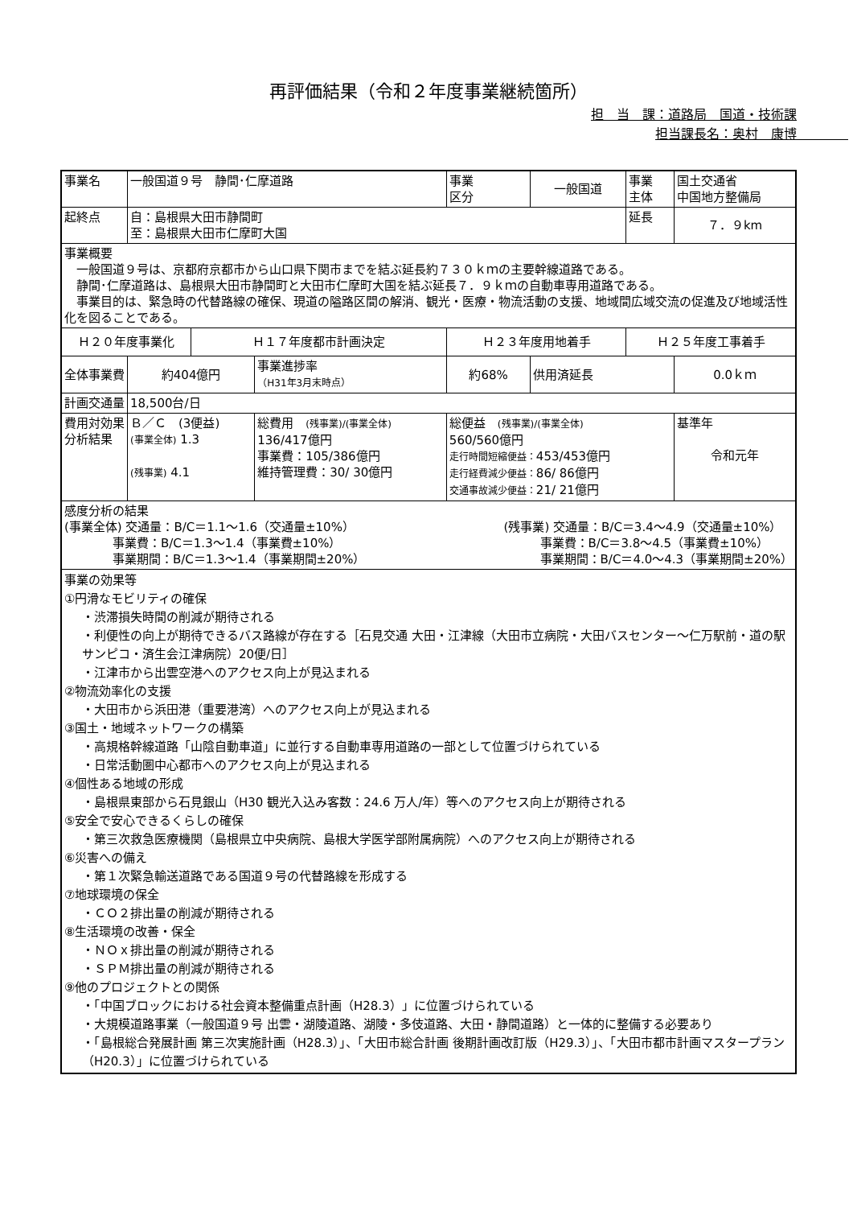再評価結果（令和２年度事業継続箇所）
担　当　課：道路局　国道・技術課
担当課長名：奥村　康博　　　　
| 事業名 | 一般国道９号 静間･仁摩道路 | | | | 事業 区分 | 一般国道 | 事業 主体 | 国土交通省 中国地方整備局 |
| 起終点 | 自：島根県大田市静間町 至：島根県大田市仁摩町大国 | | | | | | 延長 | ７．９km |
| 事業概要 一般国道９号は、京都府京都市から山口県下関市までを結ぶ延長約７３０ｋｍの主要幹線道路である。 静間･仁摩道路は、島根県大田市静間町と大田市仁摩町大国を結ぶ延長７．９ｋｍの自動車専用道路である。 事業目的は、緊急時の代替路線の確保、現道の隘路区間の解消、観光・医療・物流活動の支援、地域間広域交流の促進及び地域活性化を図ることである。 | | | | | | | | |
| Ｈ２０年度事業化 | | | Ｈ１７年度都市計画決定 | | Ｈ２３年度用地着手 | | Ｈ２５年度工事着手 | |
| 全体事業費 | | 約404億円 | | 事業進捗率 （H31年3月末時点） | 約68% | 供用済延長 | | 0.0ｋｍ |
| 計画交通量 | | 18,500台/日 | | | | | | |
| 費用対効果 分析結果 | | Ｂ／Ｃ (3便益) (事業全体) 1.3 (残事業) 4.1 | | 総費用 (残事業)/(事業全体) 136/417億円 事業費：105/386億円 維持管理費：30/ 30億円 | 総便益 (残事業)/(事業全体) 560/560億円 走行時間短縮便益： 453/453億円 走行経費減少便益： 86/ 86億円 交通事故減少便益： 21/ 21億円 | | | 基準年 令和元年 |
| 感度分析の結果 (事業全体) 交通量：B/C＝1.1〜1.6（交通量±10%） 事業費：B/C＝1.3〜1.4（事業費±10%） 事業期間：B/C＝1.3〜1.4（事業期間±20%） (残事業) 交通量：B/C＝3.4〜4.9（交通量±10%） 事業費：B/C＝3.8〜4.5（事業費±10%） 事業期間：B/C＝4.0〜4.3（事業期間±20%） | | | | | | | | |
| 事業の効果等 ①円滑なモビリティの確保 ・渋滞損失時間の削減が期待される ・利便性の向上が期待できるバス路線が存在する［石見交通 大田・江津線（大田市立病院・大田バスセンター〜仁万駅前・道の駅サンピコ・済生会江津病院）20便/日］ ・江津市から出雲空港へのアクセス向上が見込まれる ②物流効率化の支援 ・大田市から浜田港（重要港湾）へのアクセス向上が見込まれる ③国土・地域ネットワークの構築 ・高規格幹線道路「山陰自動車道」に並行する自動車専用道路の一部として位置づけられている ・日常活動圏中心都市へのアクセス向上が見込まれる ④個性ある地域の形成 ・島根県東部から石見銀山（H30 観光入込み客数：24.6 万人/年）等へのアクセス向上が期待される ⑤安全で安心できるくらしの確保 ・第三次救急医療機関（島根県立中央病院、島根大学医学部附属病院）へのアクセス向上が期待される ⑥災害への備え ・第１次緊急輸送道路である国道９号の代替路線を形成する ⑦地球環境の保全 ・ＣＯ２排出量の削減が期待される ⑧生活環境の改善・保全 ・ＮＯｘ排出量の削減が期待される ・ＳＰＭ排出量の削減が期待される ⑨他のプロジェクトとの関係 ・「中国ブロックにおける社会資本整備重点計画（H28.3）」に位置づけられている ・大規模道路事業（一般国道９号 出雲・湖陵道路、湖陵・多伎道路、大田・静間道路）と一体的に整備する必要あり ・「島根総合発展計画 第三次実施計画（H28.3）」、「大田市総合計画 後期計画改訂版（H29.3）」、「大田市都市計画マスタープラン（H20.3）」に位置づけられている | | | | | | | | |